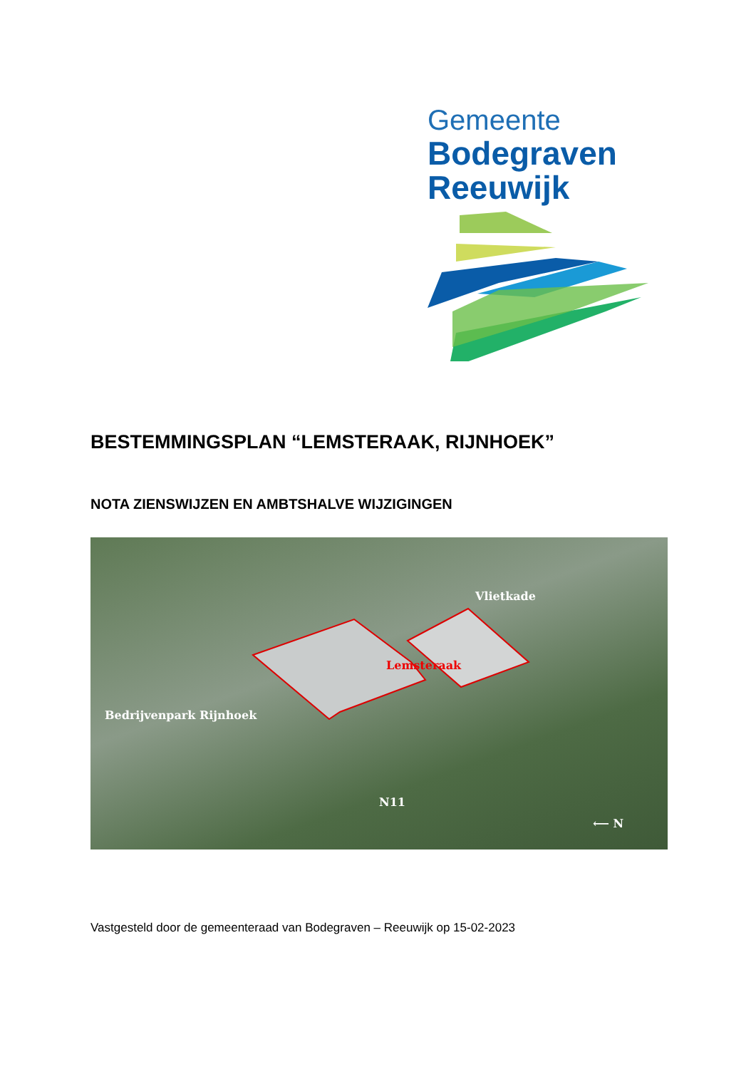Gemeente
Bodegraven
Reeuwijk
BESTEMMINGSPLAN “LEMSTERAAK, RIJNHOEK”
NOTA ZIENSWIJZEN EN AMBTSHALVE WIJZIGINGEN
Vlietkade
Lemsteraak
Bedrijvenpark Rijnhoek
N11
⟵ N
Vastgesteld door de gemeenteraad van Bodegraven – Reeuwijk op 15-02-2023